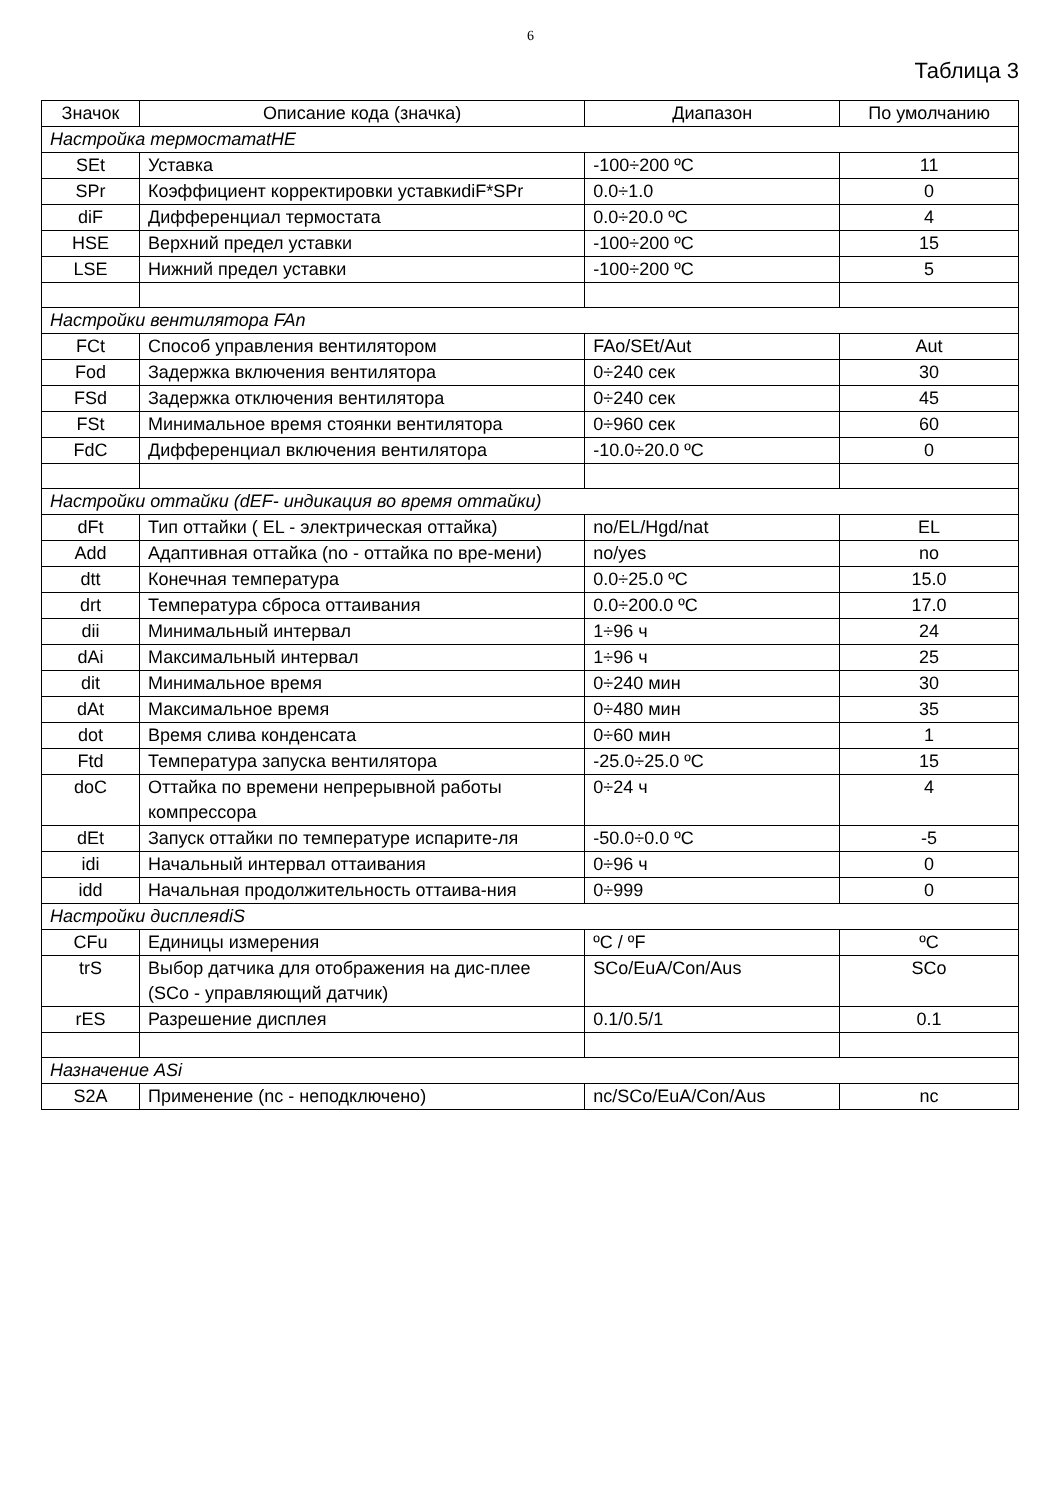6
Таблица 3
| Значок | Описание кода (значка) | Диапазон | По умолчанию |
| --- | --- | --- | --- |
| Настройка термостатаtHE | | | |
| SEt | Уставка | -100÷200 ºC | 11 |
| SPr | Коэффициент корректировки уставкиdiF*SPr | 0.0÷1.0 | 0 |
| diF | Дифференциал термостата | 0.0÷20.0 ºC | 4 |
| HSE | Верхний предел уставки | -100÷200 ºC | 15 |
| LSE | Нижний предел уставки | -100÷200 ºC | 5 |
| Настройки вентилятора FAn | | | |
| FCt | Способ управления вентилятором | FAo/SEt/Aut | Aut |
| Fod | Задержка включения вентилятора | 0÷240 сек | 30 |
| FSd | Задержка отключения вентилятора | 0÷240 сек | 45 |
| FSt | Минимальное время стоянки вентилятора | 0÷960 сек | 60 |
| FdC | Дифференциал включения вентилятора | -10.0÷20.0 ºC | 0 |
| Настройки оттайки (dEF- индикация во время оттайки) | | | |
| dFt | Тип оттайки ( EL - электрическая оттайка) | no/EL/Hgd/nat | EL |
| Add | Адаптивная оттайка (no - оттайка по вре-мени) | no/yes | no |
| dtt | Конечная температура | 0.0÷25.0 ºC | 15.0 |
| drt | Температура сброса оттаивания | 0.0÷200.0 ºC | 17.0 |
| dii | Минимальный интервал | 1÷96 ч | 24 |
| dAi | Максимальный интервал | 1÷96 ч | 25 |
| dit | Минимальное время | 0÷240 мин | 30 |
| dAt | Максимальное время | 0÷480 мин | 35 |
| dot | Время слива конденсата | 0÷60 мин | 1 |
| Ftd | Температура запуска вентилятора | -25.0÷25.0 ºC | 15 |
| doC | Оттайка по времени непрерывной работы компрессора | 0÷24 ч | 4 |
| dEt | Запуск оттайки по температуре испарите-ля | -50.0÷0.0 ºC | -5 |
| idi | Начальный интервал оттаивания | 0÷96 ч | 0 |
| idd | Начальная продолжительность оттаива-ния | 0÷999 | 0 |
| Настройки дисплеяdiS | | | |
| CFu | Единицы измерения | ºC / ºF | ºC |
| trS | Выбор датчика для отображения на дис-плее (SCo - управляющий датчик) | SCo/EuA/Con/Aus | SCo |
| rES | Разрешение дисплея | 0.1/0.5/1 | 0.1 |
| Назначение ASi | | | |
| S2A | Применение (nc - неподключено) | nc/SCo/EuA/Con/Aus | nc |